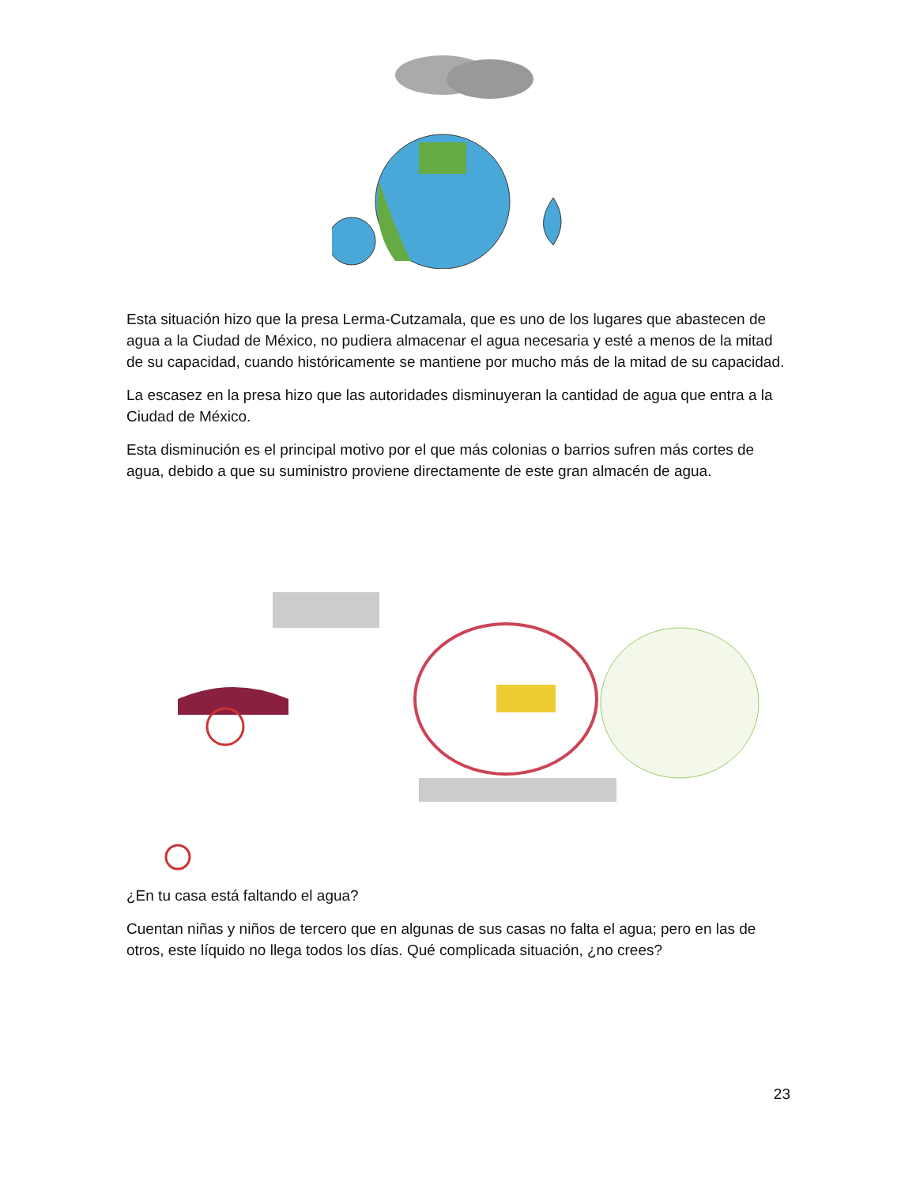Esta situación hizo que la presa Lerma-Cutzamala, que es uno de los lugares que abastecen de agua a la Ciudad de México, no pudiera almacenar el agua necesaria y esté a menos de la mitad de su capacidad, cuando históricamente se mantiene por mucho más de la mitad de su capacidad.
La escasez en la presa hizo que las autoridades disminuyeran la cantidad de agua que entra a la Ciudad de México.
Esta disminución es el principal motivo por el que más colonias o barrios sufren más cortes de agua, debido a que su suministro proviene directamente de este gran almacén de agua.
¿En tu casa está faltando el agua?
Cuentan niñas y niños de tercero que en algunas de sus casas no falta el agua; pero en las de otros, este líquido no llega todos los días. Qué complicada situación, ¿no crees?
23